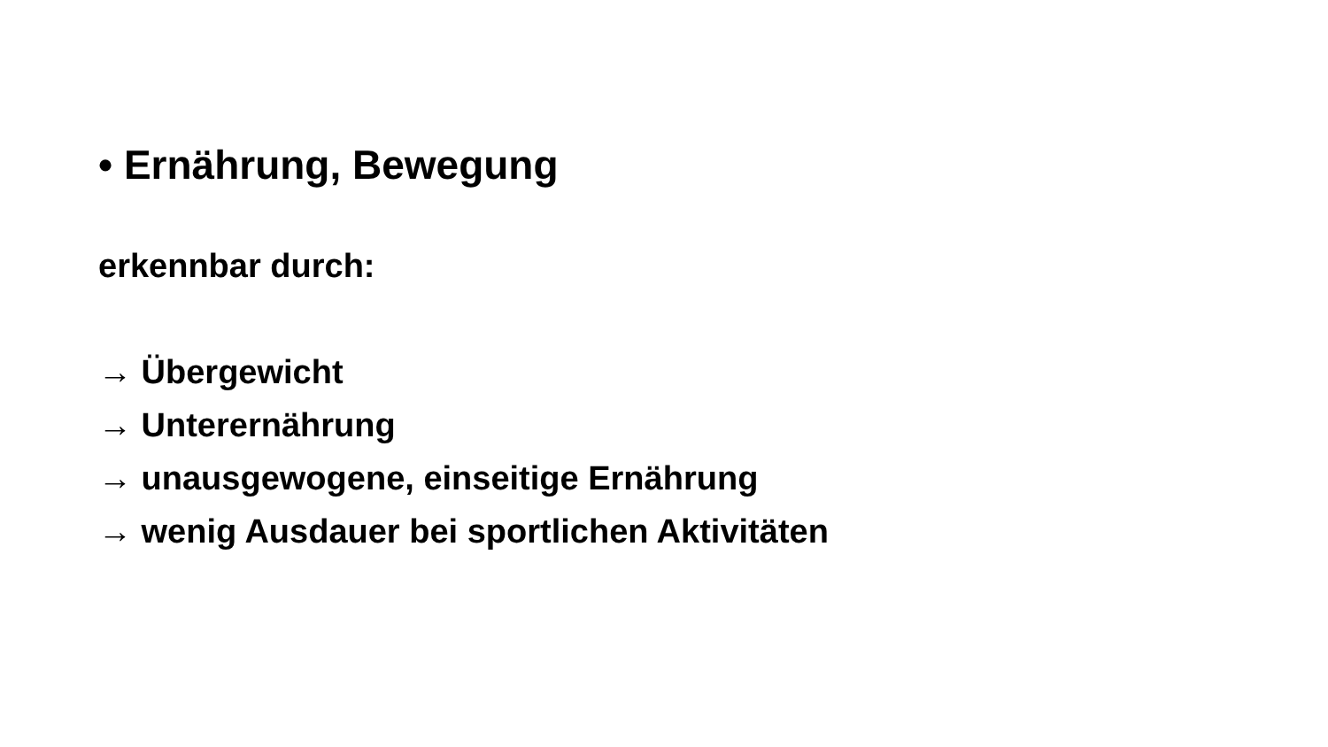• Ernährung, Bewegung
erkennbar durch:
→ Übergewicht
→ Unterernährung
→ unausgewogene, einseitige Ernährung
→ wenig Ausdauer bei sportlichen Aktivitäten